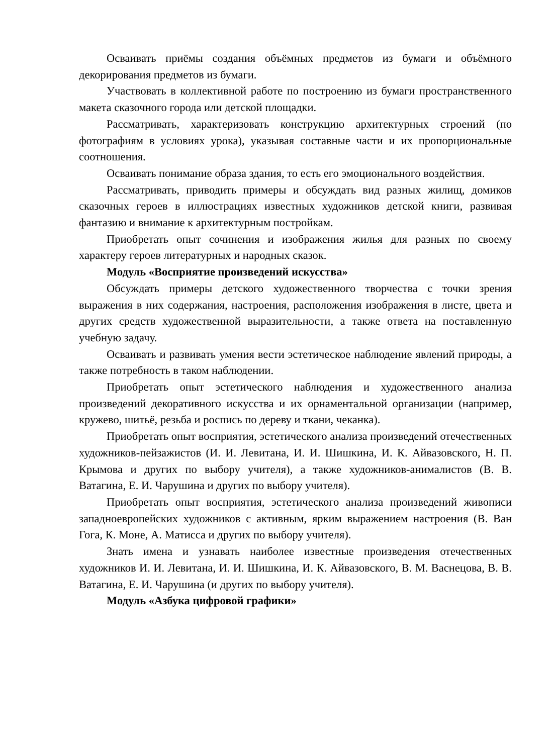Осваивать приёмы создания объёмных предметов из бумаги и объёмного декорирования предметов из бумаги.
Участвовать в коллективной работе по построению из бумаги пространственного макета сказочного города или детской площадки.
Рассматривать, характеризовать конструкцию архитектурных строений (по фотографиям в условиях урока), указывая составные части и их пропорциональные соотношения.
Осваивать понимание образа здания, то есть его эмоционального воздействия.
Рассматривать, приводить примеры и обсуждать вид разных жилищ, домиков сказочных героев в иллюстрациях известных художников детской книги, развивая фантазию и внимание к архитектурным постройкам.
Приобретать опыт сочинения и изображения жилья для разных по своему характеру героев литературных и народных сказок.
Модуль «Восприятие произведений искусства»
Обсуждать примеры детского художественного творчества с точки зрения выражения в них содержания, настроения, расположения изображения в листе, цвета и других средств художественной выразительности, а также ответа на поставленную учебную задачу.
Осваивать и развивать умения вести эстетическое наблюдение явлений природы, а также потребность в таком наблюдении.
Приобретать опыт эстетического наблюдения и художественного анализа произведений декоративного искусства и их орнаментальной организации (например, кружево, шитьё, резьба и роспись по дереву и ткани, чеканка).
Приобретать опыт восприятия, эстетического анализа произведений отечественных художников-пейзажистов (И. И. Левитана, И. И. Шишкина, И. К. Айвазовского, Н. П. Крымова и других по выбору учителя), а также художников-анималистов (В. В. Ватагина, Е. И. Чарушина и других по выбору учителя).
Приобретать опыт восприятия, эстетического анализа произведений живописи западноевропейских художников с активным, ярким выражением настроения (В. Ван Гога, К. Моне, А. Матисса и других по выбору учителя).
Знать имена и узнавать наиболее известные произведения отечественных художников И. И. Левитана, И. И. Шишкина, И. К. Айвазовского, В. М. Васнецова, В. В. Ватагина, Е. И. Чарушина (и других по выбору учителя).
Модуль «Азбука цифровой графики»